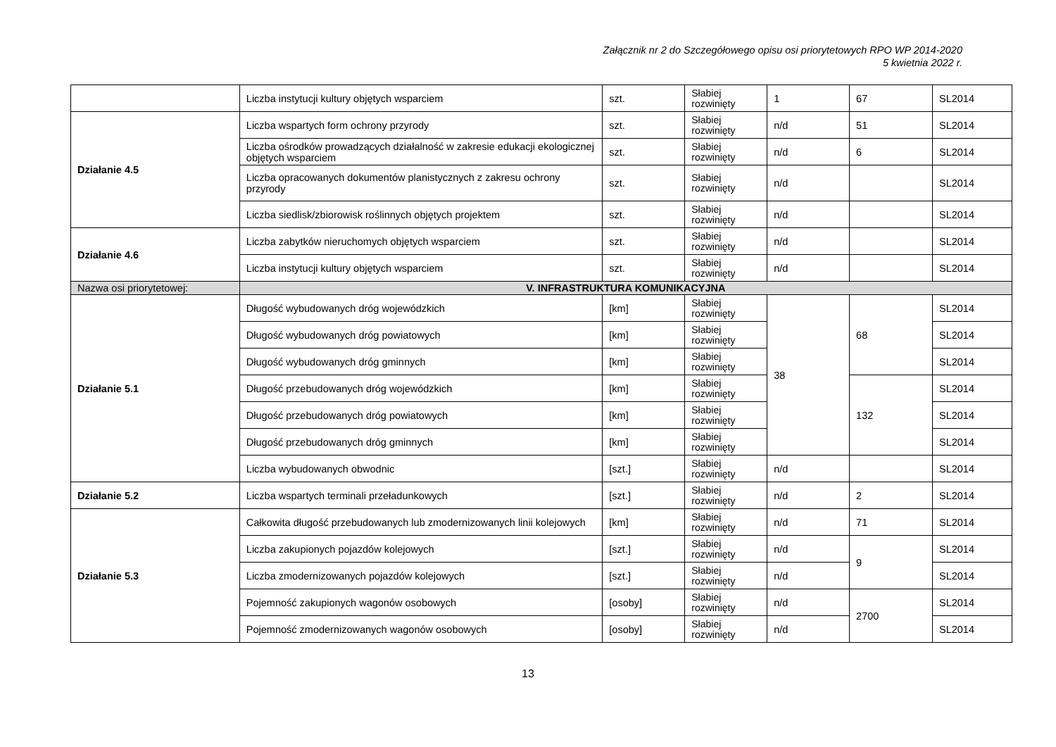Załącznik nr 2 do Szczegółowego opisu osi priorytetowych RPO WP 2014-2020
5 kwietnia 2022 r.
| | Liczba instytucji kultury objętych wsparciem | szt. | Słabiej rozwinięty | 1 | 67 | SL2014 |
| Działanie 4.5 | Liczba wspartych form ochrony przyrody | szt. | Słabiej rozwinięty | n/d | 51 | SL2014 |
| | Liczba ośrodków prowadzących działalność w zakresie edukacji ekologicznej objętych wsparciem | szt. | Słabiej rozwinięty | n/d | 6 | SL2014 |
| | Liczba opracowanych dokumentów planistycznych z zakresu ochrony przyrody | szt. | Słabiej rozwinięty | n/d | | SL2014 |
| | Liczba siedlisk/zbiorowisk roślinnych objętych projektem | szt. | Słabiej rozwinięty | n/d | | SL2014 |
| Działanie 4.6 | Liczba zabytków nieruchomych objętych wsparciem | szt. | Słabiej rozwinięty | n/d | | SL2014 |
| | Liczba instytucji kultury objętych wsparciem | szt. | Słabiej rozwinięty | n/d | | SL2014 |
| Nazwa osi priorytetowej: | V. INFRASTRUKTURA KOMUNIKACYJNA | | | | | |
| Działanie 5.1 | Długość wybudowanych dróg wojewódzkich | [km] | Słabiej rozwinięty | 38 | 68 | SL2014 |
| | Długość wybudowanych dróg powiatowych | [km] | Słabiej rozwinięty | | | SL2014 |
| | Długość wybudowanych dróg gminnych | [km] | Słabiej rozwinięty | | | SL2014 |
| | Długość przebudowanych dróg wojewódzkich | [km] | Słabiej rozwinięty | | 132 | SL2014 |
| | Długość przebudowanych dróg powiatowych | [km] | Słabiej rozwinięty | | | SL2014 |
| | Długość przebudowanych dróg gminnych | [km] | Słabiej rozwinięty | | | SL2014 |
| | Liczba wybudowanych obwodnic | [szt.] | Słabiej rozwinięty | n/d | | SL2014 |
| Działanie 5.2 | Liczba wspartych terminali przeładunkowych | [szt.] | Słabiej rozwinięty | n/d | 2 | SL2014 |
| Działanie 5.3 | Całkowita długość przebudowanych lub zmodernizowanych linii kolejowych | [km] | Słabiej rozwinięty | n/d | 71 | SL2014 |
| | Liczba zakupionych pojazdów kolejowych | [szt.] | Słabiej rozwinięty | n/d | 9 | SL2014 |
| | Liczba zmodernizowanych pojazdów kolejowych | [szt.] | Słabiej rozwinięty | n/d | | SL2014 |
| | Pojemność zakupionych wagonów osobowych | [osoby] | Słabiej rozwinięty | n/d | 2700 | SL2014 |
| | Pojemność zmodernizowanych wagonów osobowych | [osoby] | Słabiej rozwinięty | n/d | | SL2014 |
13